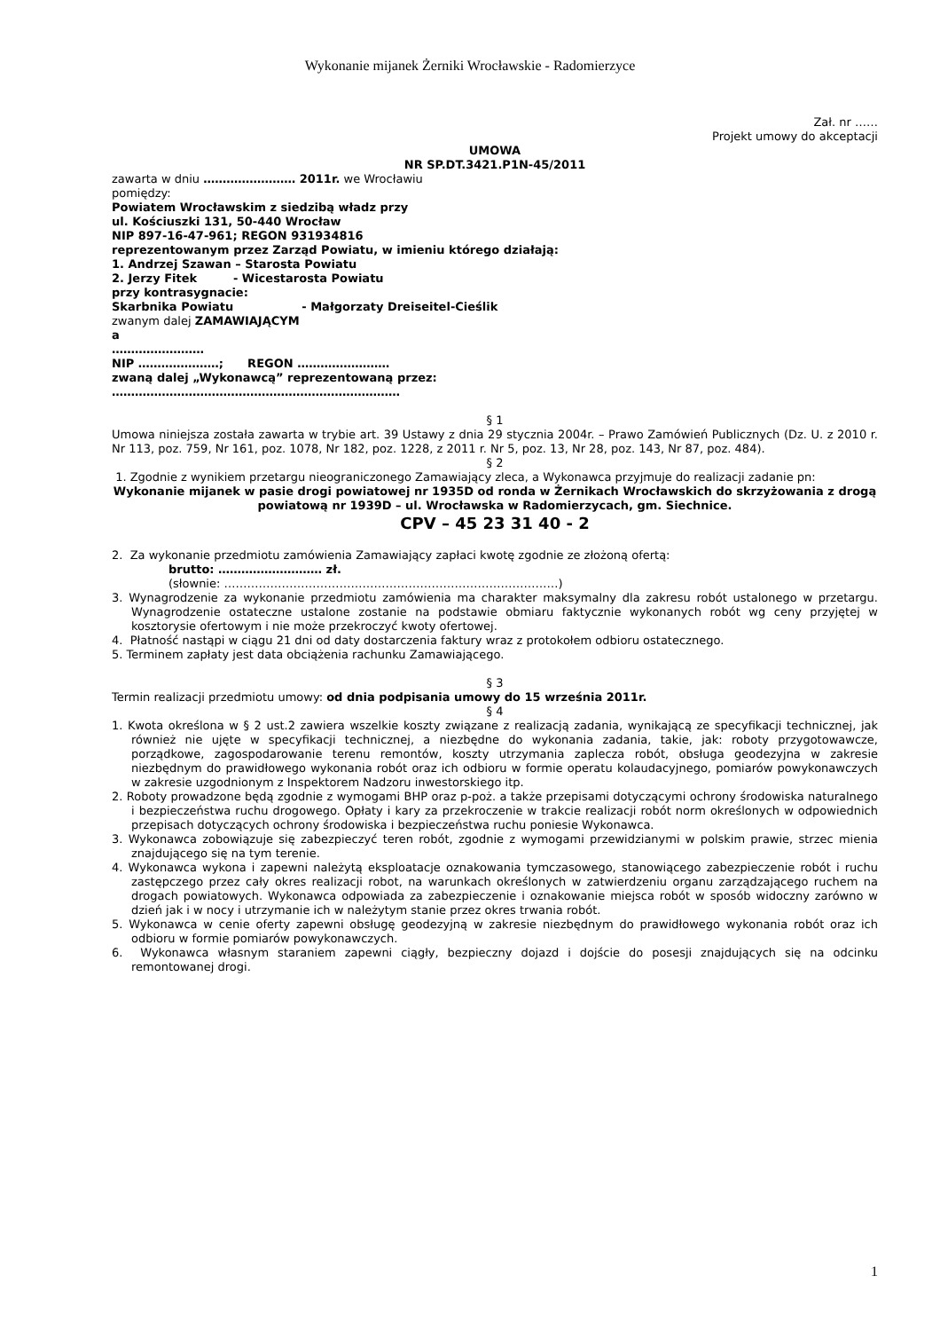Wykonanie mijanek Żerniki Wrocławskie - Radomierzyce
Zał. nr ……
Projekt umowy do akceptacji
UMOWA
NR SP.DT.3421.P1N-45/2011
zawarta w dniu …………………… 2011r. we Wrocławiu
pomiędzy:
Powiatem Wrocławskim z siedzibą władz przy
ul. Kościuszki 131, 50-440 Wrocław
NIP 897-16-47-961; REGON 931934816
reprezentowanym przez Zarząd Powiatu, w imieniu którego działają:
1. Andrzej Szawan – Starosta Powiatu
2. Jerzy Fitek - Wicestarosta Powiatu
przy kontrasygnacie:
Skarbnika Powiatu - Małgorzaty Dreiseitel-Cieślik
zwanym dalej ZAMAWIAJĄCYM
a
……………………
NIP …………………; REGON ……………………
zwaną dalej „Wykonawcą” reprezentowaną przez:
…………………………………………………………………
§ 1
Umowa niniejsza została zawarta w trybie art. 39 Ustawy z dnia 29 stycznia 2004r. – Prawo Zamówień Publicznych (Dz. U. z 2010 r. Nr 113, poz. 759, Nr 161, poz. 1078, Nr 182, poz. 1228, z 2011 r. Nr 5, poz. 13, Nr 28, poz. 143, Nr 87, poz. 484).
§ 2
1. Zgodnie z wynikiem przetargu nieograniczonego Zamawiający zleca, a Wykonawca przyjmuje do realizacji zadanie pn:
Wykonanie mijanek w pasie drogi powiatowej nr 1935D od ronda w Żernikach Wrocławskich do skrzyżowania z drogą powiatową nr 1939D – ul. Wrocławska w Radomierzycach, gm. Siechnice.
CPV – 45 23 31 40 - 2
2. Za wykonanie przedmiotu zamówienia Zamawiający zapłaci kwotę zgodnie ze złożoną ofertą:
brutto: ……………………… zł.
(słownie: ……………………………………………………………………………)
3. Wynagrodzenie za wykonanie przedmiotu zamówienia ma charakter maksymalny dla zakresu robót ustalonego w przetargu. Wynagrodzenie ostateczne ustalone zostanie na podstawie obmiaru faktycznie wykonanych robót wg ceny przyjętej w kosztorysie ofertowym i nie może przekroczyć kwoty ofertowej.
4. Płatność nastąpi w ciągu 21 dni od daty dostarczenia faktury wraz z protokołem odbioru ostatecznego.
5. Terminem zapłaty jest data obciążenia rachunku Zamawiającego.
§ 3
Termin realizacji przedmiotu umowy: od dnia podpisania umowy do 15 września 2011r.
§ 4
1. Kwota określona w § 2 ust.2 zawiera wszelkie koszty związane z realizacją zadania, wynikającą ze specyfikacji technicznej, jak również nie ujęte w specyfikacji technicznej, a niezbędne do wykonania zadania, takie, jak: roboty przygotowawcze, porządkowe, zagospodarowanie terenu remontów, koszty utrzymania zaplecza robót, obsługa geodezyjna w zakresie niezbędnym do prawidłowego wykonania robót oraz ich odbioru w formie operatu kolaudacyjnego, pomiarów powykonawczych w zakresie uzgodnionym z Inspektorem Nadzoru inwestorskiego itp.
2. Roboty prowadzone będą zgodnie z wymogami BHP oraz p-poż. a także przepisami dotyczącymi ochrony środowiska naturalnego i bezpieczeństwa ruchu drogowego. Opłaty i kary za przekroczenie w trakcie realizacji robót norm określonych w odpowiednich przepisach dotyczących ochrony środowiska i bezpieczeństwa ruchu poniesie Wykonawca.
3. Wykonawca zobowiązuje się zabezpieczyć teren robót, zgodnie z wymogami przewidzianymi w polskim prawie, strzec mienia znajdującego się na tym terenie.
4. Wykonawca wykona i zapewni należytą eksploatacje oznakowania tymczasowego, stanowiącego zabezpieczenie robót i ruchu zastępczego przez cały okres realizacji robot, na warunkach określonych w zatwierdzeniu organu zarządzającego ruchem na drogach powiatowych. Wykonawca odpowiada za zabezpieczenie i oznakowanie miejsca robót w sposób widoczny zarówno w dzień jak i w nocy i utrzymanie ich w należytym stanie przez okres trwania robót.
5. Wykonawca w cenie oferty zapewni obsługę geodezyjną w zakresie niezbędnym do prawidłowego wykonania robót oraz ich odbioru w formie pomiarów powykonawczych.
6. Wykonawca własnym staraniem zapewni ciągły, bezpieczny dojazd i dojście do posesji znajdujących się na odcinku remontowanej drogi.
1